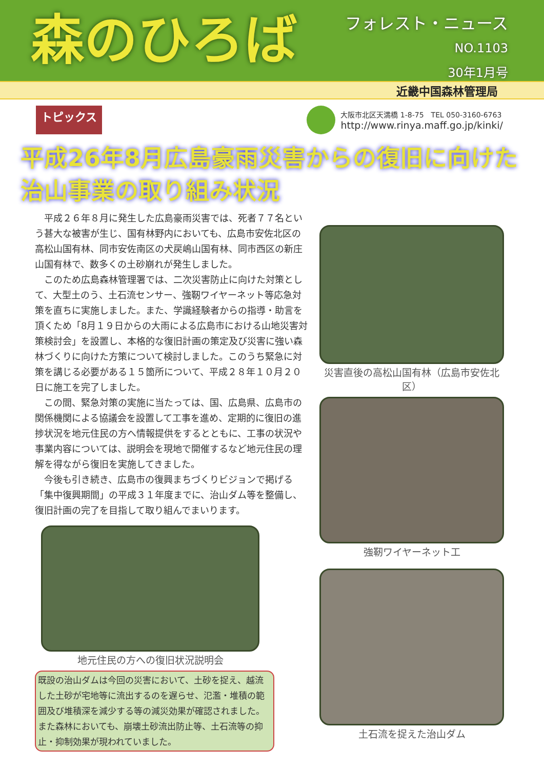森のひろば
フォレスト・ニュース
NO.1103
30年1月号
近畿中国森林管理局
トピックス
大阪市北区天満橋 1-8-75　TEL 050-3160-6763
http://www.rinya.maff.go.jp/kinki/
平成26年8月広島豪雨災害からの復旧に向けた
治山事業の取り組み状況
平成２６年８月に発生した広島豪雨災害では、死者７７名という甚大な被害が生じ、国有林野内においても、広島市安佐北区の高松山国有林、同市安佐南区の犬戻嶋山国有林、同市西区の新庄山国有林で、数多くの土砂崩れが発生しました。
このため広島森林管理署では、二次災害防止に向けた対策として、大型土のう、土石流センサー、強靭ワイヤーネット等応急対策を直ちに実施しました。また、学識経験者からの指導・助言を頂くため「8月１９日からの大雨による広島市における山地災害対策検討会」を設置し、本格的な復旧計画の策定及び災害に強い森林づくりに向けた方策について検討しました。このうち緊急に対策を講じる必要がある１５箇所について、平成２８年１０月２０日に施工を完了しました。
この間、緊急対策の実施に当たっては、国、広島県、広島市の関係機関による協議会を設置して工事を進め、定期的に復旧の進捗状況を地元住民の方へ情報提供をするとともに、工事の状況や事業内容については、説明会を現地で開催するなど地元住民の理解を得ながら復旧を実施してきました。
今後も引き続き、広島市の復興まちづくりビジョンで掲げる「集中復興期間」の平成３１年度までに、治山ダム等を整備し、復旧計画の完了を目指して取り組んでまいります。
地元住民の方への復旧状況説明会
既設の治山ダムは今回の災害において、土砂を捉え、越流した土砂が宅地等に流出するのを遅らせ、氾濫・堆積の範囲及び堆積深を減少する等の減災効果が確認されました。また森林においても、崩壊土砂流出防止等、土石流等の抑止・抑制効果が現われていました。
災害直後の高松山国有林（広島市安佐北区）
強靭ワイヤーネット工
土石流を捉えた治山ダム